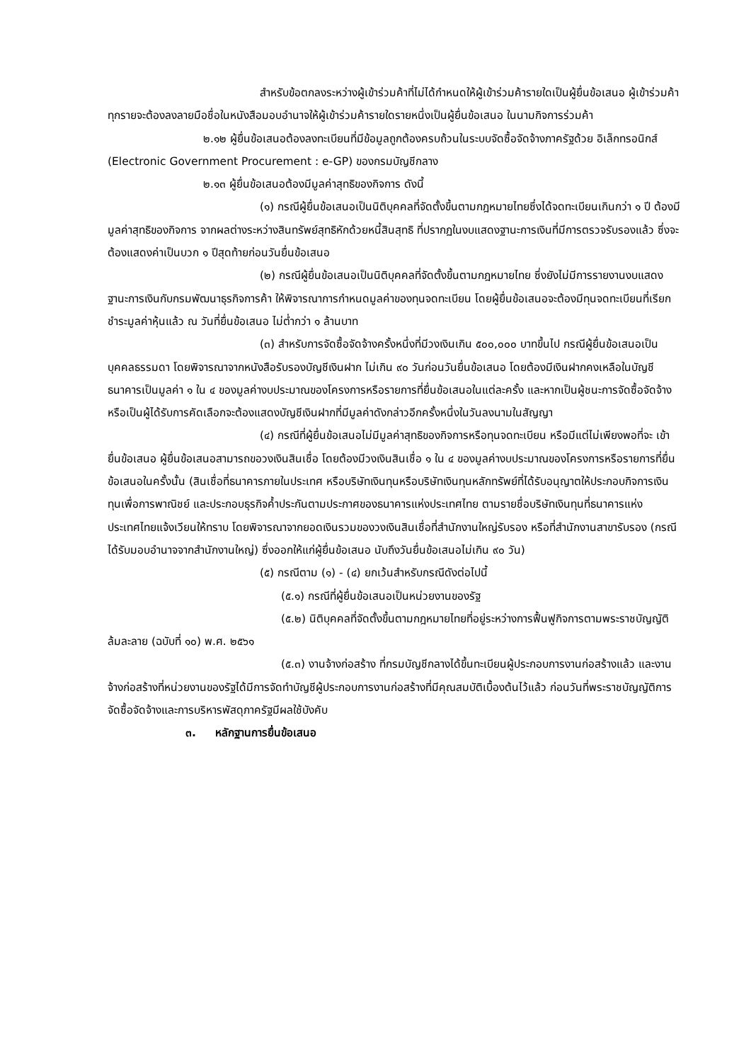สำหรับข้อตกลงระหว่างผู้เข้าร่วมค้าที่ไม่ได้กำหนดให้ผู้เข้าร่วมค้ารายใดเป็นผู้ยื่นข้อเสนอ ผู้เข้าร่วมค้าทุกรายจะต้องลงลายมือชื่อในหนังสือมอบอำนาจให้ผู้เข้าร่วมค้ารายใดรายหนึ่งเป็นผู้ยื่นข้อเสนอ ในนามกิจการร่วมค้า
๒.๑๒ ผู้ยื่นข้อเสนอต้องลงทะเบียนที่มีข้อมูลถูกต้องครบถ้วนในระบบจัดซื้อจัดจ้างภาครัฐด้วย อิเล็กทรอนิกส์ (Electronic Government Procurement : e-GP) ของกรมบัญชีกลาง
๒.๑๓ ผู้ยื่นข้อเสนอต้องมีมูลค่าสุทธิของกิจการ ดังนี้
(๑) กรณีผู้ยื่นข้อเสนอเป็นนิติบุคคลที่จัดตั้งขึ้นตามกฎหมายไทยซึ่งได้จดทะเบียนเกินกว่า ๑ ปี ต้องมีมูลค่าสุทธิของกิจการ จากผลต่างระหว่างสินทรัพย์สุทธิหักด้วยหนี้สินสุทธิ ที่ปรากฏในงบแสดงฐานะการเงินที่มีการตรวจรับรองแล้ว ซึ่งจะต้องแสดงค่าเป็นบวก ๑ ปีสุดท้ายก่อนวันยื่นข้อเสนอ
(๒) กรณีผู้ยื่นข้อเสนอเป็นนิติบุคคลที่จัดตั้งขึ้นตามกฎหมายไทย ซึ่งยังไม่มีการรายงานงบแสดงฐานะการเงินกับกรมพัฒนาธุรกิจการค้า ให้พิจารณาการกำหนดมูลค่าของทุนจดทะเบียน โดยผู้ยื่นข้อเสนอจะต้องมีทุนจดทะเบียนที่เรียกชำระมูลค่าหุ้นแล้ว ณ วันที่ยื่นข้อเสนอ ไม่ต่ำกว่า ๑ ล้านบาท
(๓) สำหรับการจัดซื้อจัดจ้างครั้งหนึ่งที่มีวงเงินเกิน ๕๐๐,๐๐๐ บาทขึ้นไป กรณีผู้ยื่นข้อเสนอเป็นบุคคลธรรมดา โดยพิจารณาจากหนังสือรับรองบัญชีเงินฝาก ไม่เกิน ๙๐ วันก่อนวันยื่นข้อเสนอ โดยต้องมีเงินฝากคงเหลือในบัญชีธนาคารเป็นมูลค่า ๑ ใน ๔ ของมูลค่างบประมาณของโครงการหรือรายการที่ยื่นข้อเสนอในแต่ละครั้ง และหากเป็นผู้ชนะการจัดซื้อจัดจ้างหรือเป็นผู้ได้รับการคัดเลือกจะต้องแสดงบัญชีเงินฝากที่มีมูลค่าดังกล่าวอีกครั้งหนึ่งในวันลงนามในสัญญา
(๔) กรณีที่ผู้ยื่นข้อเสนอไม่มีมูลค่าสุทธิของกิจการหรือทุนจดทะเบียน หรือมีแต่ไม่เพียงพอที่จะ เข้ายื่นข้อเสนอ ผู้ยื่นข้อเสนอสามารถขอวงเงินสินเชื่อ โดยต้องมีวงเงินสินเชื่อ ๑ ใน ๔ ของมูลค่างบประมาณของโครงการหรือรายการที่ยื่นข้อเสนอในครั้งนั้น (สินเชื่อที่ธนาคารภายในประเทศ หรือบริษัทเงินทุนหรือบริษัทเงินทุนหลักทรัพย์ที่ได้รับอนุญาตให้ประกอบกิจการเงินทุนเพื่อการพาณิชย์ และประกอบธุรกิจค้ำประกันตามประกาศของธนาคารแห่งประเทศไทย ตามรายชื่อบริษัทเงินทุนที่ธนาคารแห่งประเทศไทยแจ้งเวียนให้ทราบ โดยพิจารณาจากยอดเงินรวมของวงเงินสินเชื่อที่สำนักงานใหญ่รับรอง หรือที่สำนักงานสาขารับรอง (กรณีได้รับมอบอำนาจจากสำนักงานใหญ่) ซึ่งออกให้แก่ผู้ยื่นข้อเสนอ นับถึงวันยื่นข้อเสนอไม่เกิน ๙๐ วัน)
(๕) กรณีตาม (๑) - (๔) ยกเว้นสำหรับกรณีดังต่อไปนี้
(๕.๑) กรณีที่ผู้ยื่นข้อเสนอเป็นหน่วยงานของรัฐ
(๕.๒) นิติบุคคลที่จัดตั้งขึ้นตามกฎหมายไทยที่อยู่ระหว่างการฟื้นฟูกิจการตามพระราชบัญญัติล้มละลาย (ฉบับที่ ๑๐) พ.ศ. ๒๕๖๑
(๕.๓) งานจ้างก่อสร้าง ที่กรมบัญชีกลางได้ขึ้นทะเบียนผู้ประกอบการงานก่อสร้างแล้ว และงานจ้างก่อสร้างที่หน่วยงานของรัฐได้มีการจัดทำบัญชีผู้ประกอบการงานก่อสร้างที่มีคุณสมบัติเบื้องต้นไว้แล้ว ก่อนวันที่พระราชบัญญัติการจัดซื้อจัดจ้างและการบริหารพัสดุภาครัฐมีผลใช้บังคับ
๓. หลักฐานการยื่นข้อเสนอ